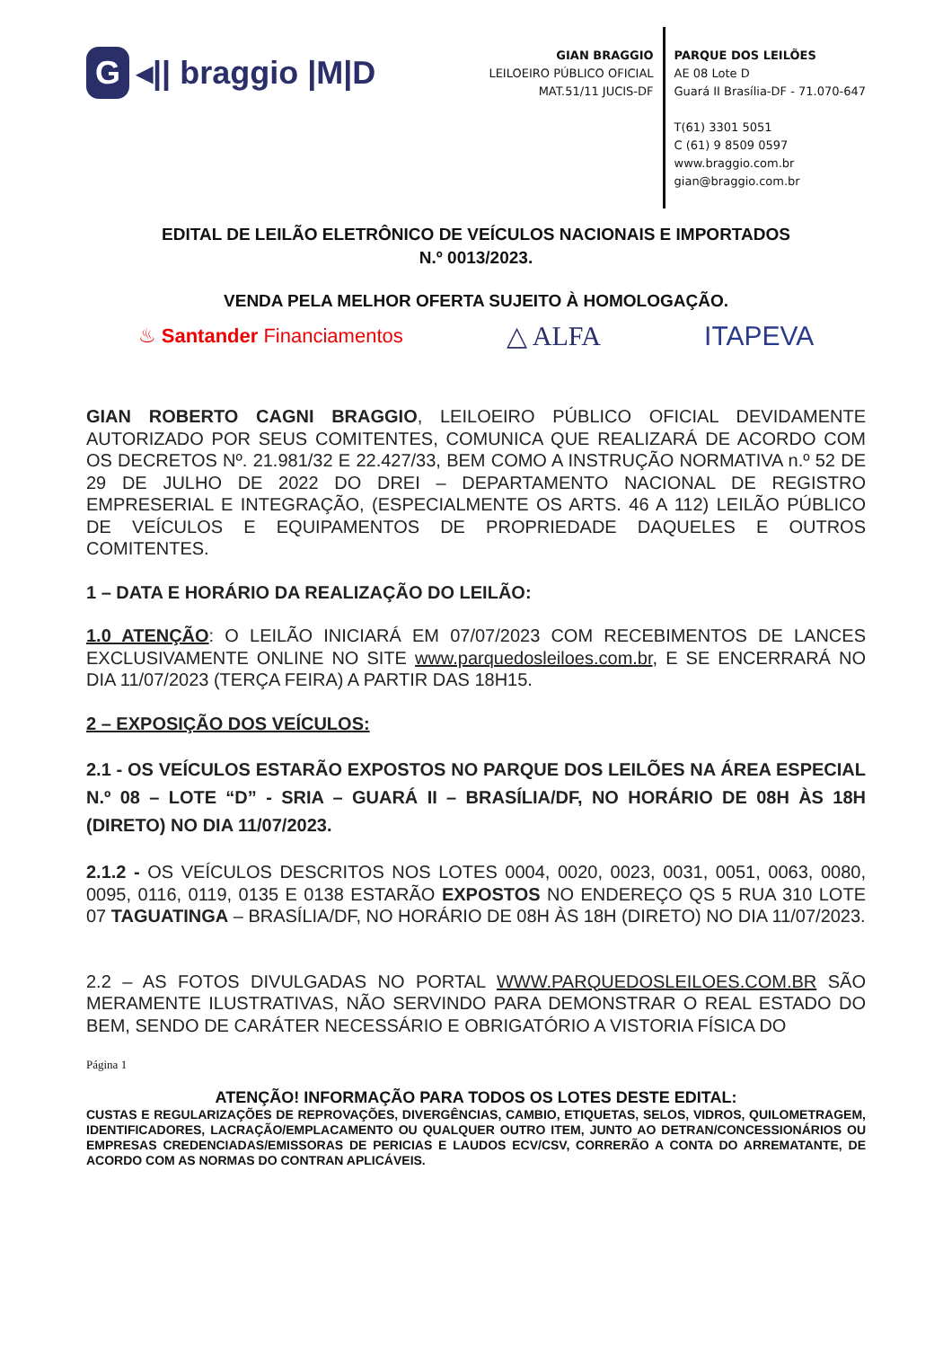G ◂|| braggio |M|D
GIAN BRAGGIO
LEILOEIRO PÚBLICO OFICIAL
MAT.51/11 JUCIS-DF
PARQUE DOS LEILÕES
AE 08 Lote D
Guará II Brasília-DF - 71.070-647
T(61) 3301 5051
C (61) 9 8509 0597
www.braggio.com.br
gian@braggio.com.br
EDITAL DE LEILÃO ELETRÔNICO DE VEÍCULOS NACIONAIS E IMPORTADOS
N.º 0013/2023.
VENDA PELA MELHOR OFERTA SUJEITO À HOMOLOGAÇÃO.
♨ Santander Financiamentos △ ALFA ITAPEVA
GIAN ROBERTO CAGNI BRAGGIO, LEILOEIRO PÚBLICO OFICIAL DEVIDAMENTE AUTORIZADO POR SEUS COMITENTES, COMUNICA QUE REALIZARÁ DE ACORDO COM OS DECRETOS Nº. 21.981/32 E 22.427/33, BEM COMO A INSTRUÇÃO NORMATIVA n.º 52 DE 29 DE JULHO DE 2022 DO DREI – DEPARTAMENTO NACIONAL DE REGISTRO EMPRESERIAL E INTEGRAÇÃO, (ESPECIALMENTE OS ARTS. 46 A 112) LEILÃO PÚBLICO DE VEÍCULOS E EQUIPAMENTOS DE PROPRIEDADE DAQUELES E OUTROS COMITENTES.
1 – DATA E HORÁRIO DA REALIZAÇÃO DO LEILÃO:
1.0 ATENÇÃO: O LEILÃO INICIARÁ EM 07/07/2023 COM RECEBIMENTOS DE LANCES EXCLUSIVAMENTE ONLINE NO SITE www.parquedosleiloes.com.br, E SE ENCERRARÁ NO DIA 11/07/2023 (TERÇA FEIRA) A PARTIR DAS 18H15.
2 – EXPOSIÇÃO DOS VEÍCULOS:
2.1 - OS VEÍCULOS ESTARÃO EXPOSTOS NO PARQUE DOS LEILÕES NA ÁREA ESPECIAL N.º 08 – LOTE “D” - SRIA – GUARÁ II – BRASÍLIA/DF, NO HORÁRIO DE 08H ÀS 18H (DIRETO) NO DIA 11/07/2023.
2.1.2 - OS VEÍCULOS DESCRITOS NOS LOTES 0004, 0020, 0023, 0031, 0051, 0063, 0080, 0095, 0116, 0119, 0135 E 0138 ESTARÃO EXPOSTOS NO ENDEREÇO QS 5 RUA 310 LOTE 07 TAGUATINGA – BRASÍLIA/DF, NO HORÁRIO DE 08H ÀS 18H (DIRETO) NO DIA 11/07/2023.
2.2 – AS FOTOS DIVULGADAS NO PORTAL WWW.PARQUEDOSLEILOES.COM.BR SÃO MERAMENTE ILUSTRATIVAS, NÃO SERVINDO PARA DEMONSTRAR O REAL ESTADO DO BEM, SENDO DE CARÁTER NECESSÁRIO E OBRIGATÓRIO A VISTORIA FÍSICA DO
Página 1
ATENÇÃO! INFORMAÇÃO PARA TODOS OS LOTES DESTE EDITAL:
CUSTAS E REGULARIZAÇÕES DE REPROVAÇÕES, DIVERGÊNCIAS, CAMBIO, ETIQUETAS, SELOS, VIDROS, QUILOMETRAGEM, IDENTIFICADORES, LACRAÇÃO/EMPLACAMENTO OU QUALQUER OUTRO ITEM, JUNTO AO DETRAN/CONCESSIONÁRIOS OU EMPRESAS CREDENCIADAS/EMISSORAS DE PERICIAS E LAUDOS ECV/CSV, CORRERÃO A CONTA DO ARREMATANTE, DE ACORDO COM AS NORMAS DO CONTRAN APLICÁVEIS.